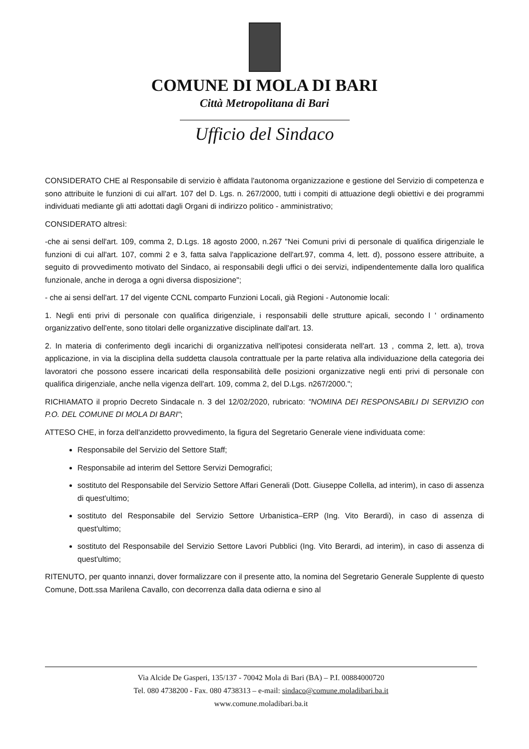COMUNE DI MOLA DI BARI
Città Metropolitana di Bari
Ufficio del Sindaco
CONSIDERATO CHE al Responsabile di servizio è affidata l'autonoma organizzazione e gestione del Servizio di competenza e sono attribuite le funzioni di cui all'art. 107 del D. Lgs. n. 267/2000, tutti i compiti di attuazione degli obiettivi e dei programmi individuati mediante gli atti adottati dagli Organi di indirizzo politico - amministrativo;
CONSIDERATO altresì:
-che ai sensi dell'art. 109, comma 2, D.Lgs. 18 agosto 2000, n.267 "Nei Comuni privi di personale di qualifica dirigenziale le funzioni di cui all'art. 107, commi 2 e 3, fatta salva l'applicazione dell'art.97, comma 4, lett. d), possono essere attribuite, a seguito di provvedimento motivato del Sindaco, ai responsabili degli uffici o dei servizi, indipendentemente dalla loro qualifica funzionale, anche in deroga a ogni diversa disposizione";
- che ai sensi dell'art. 17 del vigente CCNL comparto Funzioni Locali, già Regioni - Autonomie locali:
1. Negli enti privi di personale con qualifica dirigenziale, i responsabili delle strutture apicali, secondo l ' ordinamento organizzativo dell'ente, sono titolari delle organizzative disciplinate dall'art. 13.
2. In materia di conferimento degli incarichi di organizzativa nell'ipotesi considerata nell'art. 13 , comma 2, lett. a), trova applicazione, in via la disciplina della suddetta clausola contrattuale per la parte relativa alla individuazione della categoria dei lavoratori che possono essere incaricati della responsabilità delle posizioni organizzative negli enti privi di personale con qualifica dirigenziale, anche nella vigenza dell'art. 109, comma 2, del D.Lgs. n267/2000.";
RICHIAMATO il proprio Decreto Sindacale n. 3 del 12/02/2020, rubricato: "NOMINA DEI RESPONSABILI DI SERVIZIO con P.O. DEL COMUNE DI MOLA DI BARI";
ATTESO CHE, in forza dell'anzidetto provvedimento, la figura del Segretario Generale viene individuata come:
Responsabile del Servizio del Settore Staff;
Responsabile ad interim del Settore Servizi Demografici;
sostituto del Responsabile del Servizio Settore Affari Generali (Dott. Giuseppe Collella, ad interim), in caso di assenza di quest'ultimo;
sostituto del Responsabile del Servizio Settore Urbanistica–ERP (Ing. Vito Berardi), in caso di assenza di quest'ultimo;
sostituto del Responsabile del Servizio Settore Lavori Pubblici (Ing. Vito Berardi, ad interim), in caso di assenza di quest'ultimo;
RITENUTO, per quanto innanzi, dover formalizzare con il presente atto, la nomina del Segretario Generale Supplente di questo Comune, Dott.ssa Marilena Cavallo, con decorrenza dalla data odierna e sino al
Via Alcide De Gasperi, 135/137 - 70042 Mola di Bari (BA) – P.I. 00884000720
Tel. 080 4738200 - Fax. 080 4738313 – e-mail: sindaco@comune.moladibari.ba.it
www.comune.moladibari.ba.it